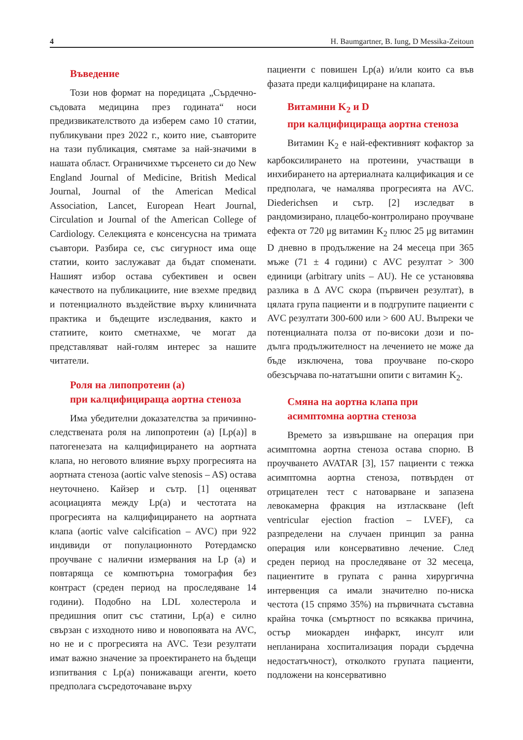4 H. Baumgartner, B. Iung, D Messika-Zeitoun
Въведение
Този нов формат на поредицата „Сърдечно-съдовата медицина през годината“ носи предизвикателството да изберем само 10 статии, публикувани през 2022 г., които ние, съавторите на тази публикация, смятаме за най-значими в нашата област. Ограничихме търсенето си до New England Journal of Medicine, British Medical Journal, Journal of the American Medical Association, Lancet, European Heart Journal, Circulation и Journal of the American College of Cardiology. Селекцията е консенсусна на тримата съавтори. Разбира се, със сигурност има още статии, които заслужават да бъдат споменати. Нашият избор остава субективен и освен качеството на публикациите, ние взехме предвид и потенциалното въздействие върху клиничната практика и бъдещите изследвания, както и статиите, които сметнахме, че могат да представляват най-голям интерес за нашите читатели.
Роля на липопротеин (а)
при калцифицираща аортна стеноза
Има убедителни доказателства за причинно-следствената роля на липопротеин (а) [Lp(a)] в патогенезата на калцифицирането на аортната клапа, но неговото влияние върху прогресията на аортната стеноза (aortic valve stenosis – AS) остава неуточнено. Кайзер и сътр. [1] оценяват асоциацията между Lp(a) и честотата на прогресията на калцифицирането на аортната клапа (aortic valve calcification – AVC) при 922 индивиди от популационното Ротердамско проучване с налични измервания на Lp (a) и повтаряща се компютърна томография без контраст (среден период на проследяване 14 години). Подобно на LDL холестерола и предишния опит със статини, Lp(a) е силно свързан с изходното ниво и новопоявата на AVC, но не и с прогресията на AVC. Тези резултати имат важно значение за проектирането на бъдещи изпитвания с Lp(a) понижаващи агенти, което предполага съсредоточаване върху
пациенти с повишен Lp(a) и/или които са във фазата преди калцифициране на клапата.
Витамини K<sub>2</sub> и D
при калцифицираща аортна стеноза
Витамин K<sub>2</sub> е най-ефективният кофактор за карбоксилирането на протеини, участващи в инхибирането на артериалната калцификация и се предполага, че намалява прогресията на AVC. Diederichsen и сътр. [2] изследват в рандомизирано, плацебо-контролирано проучване ефекта от 720 μg витамин K<sub>2</sub> плюс 25 μg витамин D дневно в продължение на 24 месеца при 365 мъже (71 ± 4 години) с AVC резултат > 300 единици (arbitrary units – AU). Не се установява разлика в Δ AVC скора (първичен резултат), в цялата група пациенти и в подгрупите пациенти с AVC резултати 300-600 или > 600 AU. Въпреки че потенциалната полза от по-високи дози и по-дълга продължителност на лечението не може да бъде изключена, това проучване по-скоро обезсърчава по-нататъшни опити с витамин K<sub>2</sub>.
Смяна на аортна клапа при асимптомна аортна стеноза
Времето за извършване на операция при асимптомна аортна стеноза остава спорно. В проучването AVATAR [3], 157 пациенти с тежка асимптомна аортна стеноза, потвърден от отрицателен тест с натоварване и запазена левокамерна фракция на изтласкване (left ventricular ejection fraction – LVEF), са разпределени на случаен принцип за ранна операция или консервативно лечение. След среден период на проследяване от 32 месеца, пациентите в групата с ранна хирургична интервенция са имали значително по-ниска честота (15 спрямо 35%) на първичната съставна крайна точка (смъртност по всякаква причина, остър миокарден инфаркт, инсулт или непланирана хоспитализация поради сърдечна недостатъчност), отколкото групата пациенти, подложени на консервативно